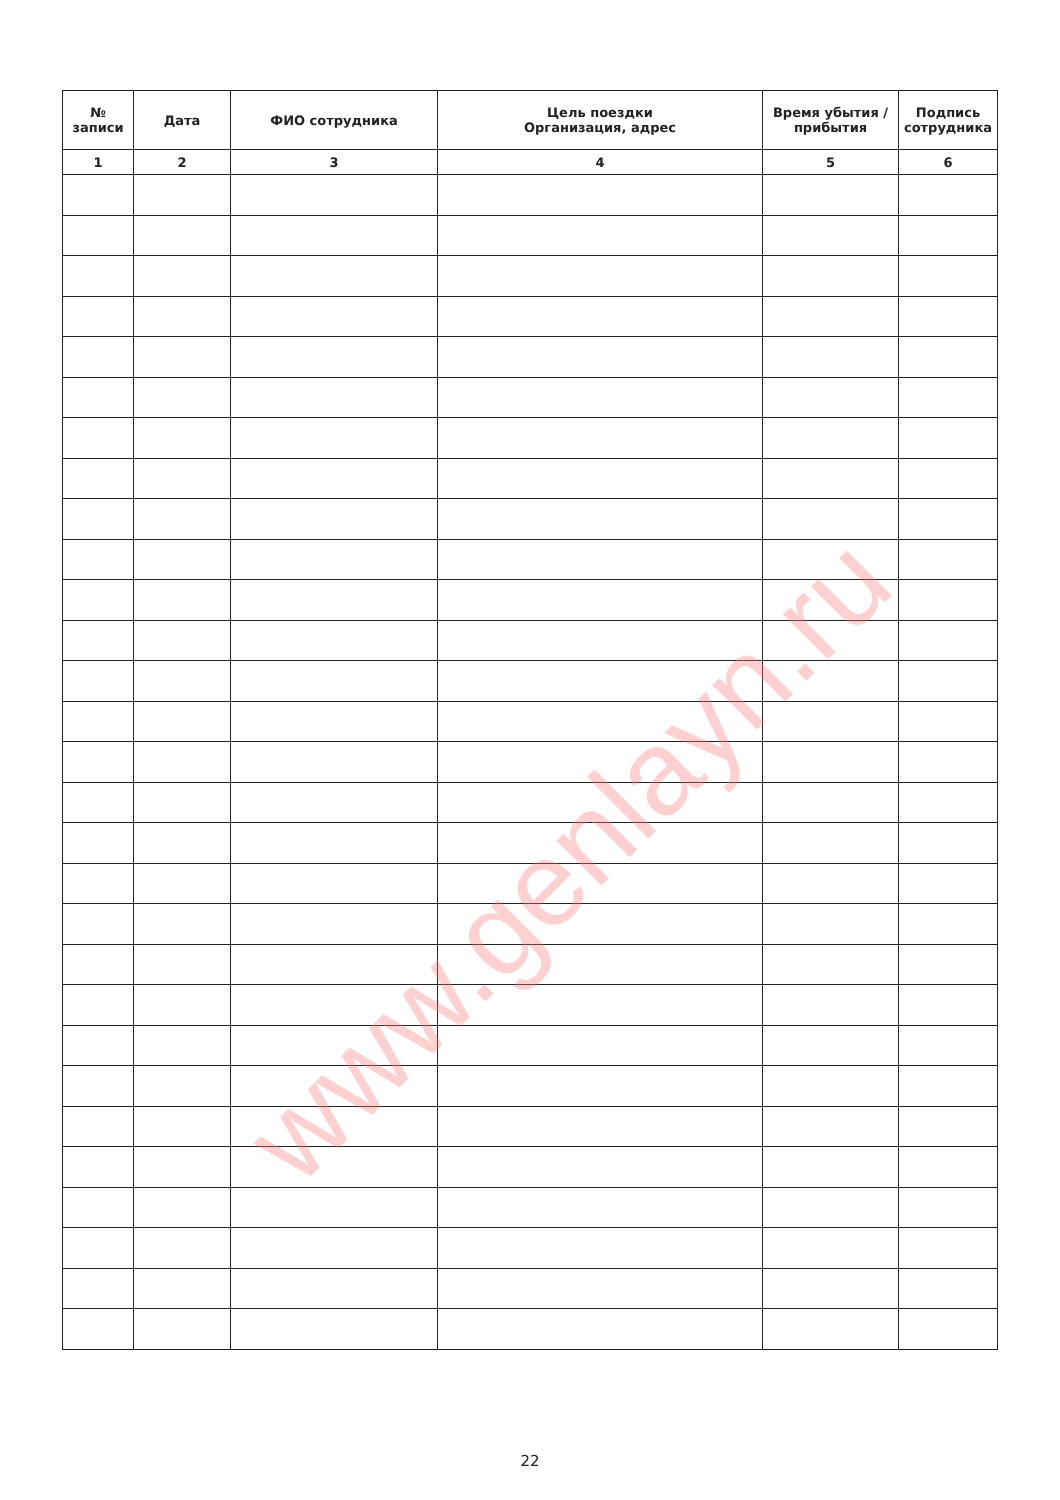| № записи | Дата | ФИО сотрудника | Цель поездки Организация, адрес | Время убытия / прибытия | Подпись сотрудника |
| --- | --- | --- | --- | --- | --- |
| 1 | 2 | 3 | 4 | 5 | 6 |
www.genlayn.ru
22